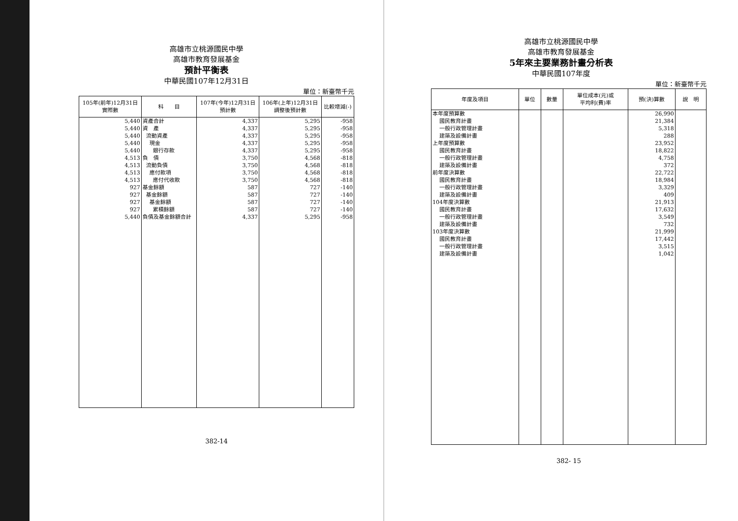高雄市立桃源國民中學
高雄市教育發展基金
預計平衡表
中華民國107年12月31日
單位：新臺幣千元
| 105年(前年)12月31日 實際數 | 科 目 | 107年(今年)12月31日 預計數 | 106年(上年)12月31日 調整後預計數 | 比較增減(-) |
| --- | --- | --- | --- | --- |
| 5,440 | 資產合計 | 4,337 | 5,295 | -958 |
| 5,440 | 資 產 | 4,337 | 5,295 | -958 |
| 5,440 | 流動資產 | 4,337 | 5,295 | -958 |
| 5,440 | 現金 | 4,337 | 5,295 | -958 |
| 5,440 | 銀行存款 | 4,337 | 5,295 | -958 |
| 4,513 | 負 債 | 3,750 | 4,568 | -818 |
| 4,513 | 流動負債 | 3,750 | 4,568 | -818 |
| 4,513 | 應付款項 | 3,750 | 4,568 | -818 |
| 4,513 | 應付代收款 | 3,750 | 4,568 | -818 |
| 927 | 基金餘額 | 587 | 727 | -140 |
| 927 | 基金餘額 | 587 | 727 | -140 |
| 927 | 基金餘額 | 587 | 727 | -140 |
| 927 | 累積餘額 | 587 | 727 | -140 |
| 5,440 | 負債及基金餘額合計 | 4,337 | 5,295 | -958 |
382-14
高雄市立桃源國民中學
高雄市教育發展基金
5年來主要業務計畫分析表
中華民國107年度
單位：新臺幣千元
| 年度及項目 | 單位 | 數量 | 單位成本(元)或 平均利(費)率 | 預(決)算數 | 說 明 |
| --- | --- | --- | --- | --- | --- |
| 本年度預算數 | | | | 26,990 | |
| 國民教育計畫 | | | | 21,384 | |
| 一般行政管理計畫 | | | | 5,318 | |
| 建築及設備計畫 | | | | 288 | |
| 上年度預算數 | | | | 23,952 | |
| 國民教育計畫 | | | | 18,822 | |
| 一般行政管理計畫 | | | | 4,758 | |
| 建築及設備計畫 | | | | 372 | |
| 前年度決算數 | | | | 22,722 | |
| 國民教育計畫 | | | | 18,984 | |
| 一般行政管理計畫 | | | | 3,329 | |
| 建築及設備計畫 | | | | 409 | |
| 104年度決算數 | | | | 21,913 | |
| 國民教育計畫 | | | | 17,632 | |
| 一般行政管理計畫 | | | | 3,549 | |
| 建築及設備計畫 | | | | 732 | |
| 103年度決算數 | | | | 21,999 | |
| 國民教育計畫 | | | | 17,442 | |
| 一般行政管理計畫 | | | | 3,515 | |
| 建築及設備計畫 | | | | 1,042 | |
382- 15